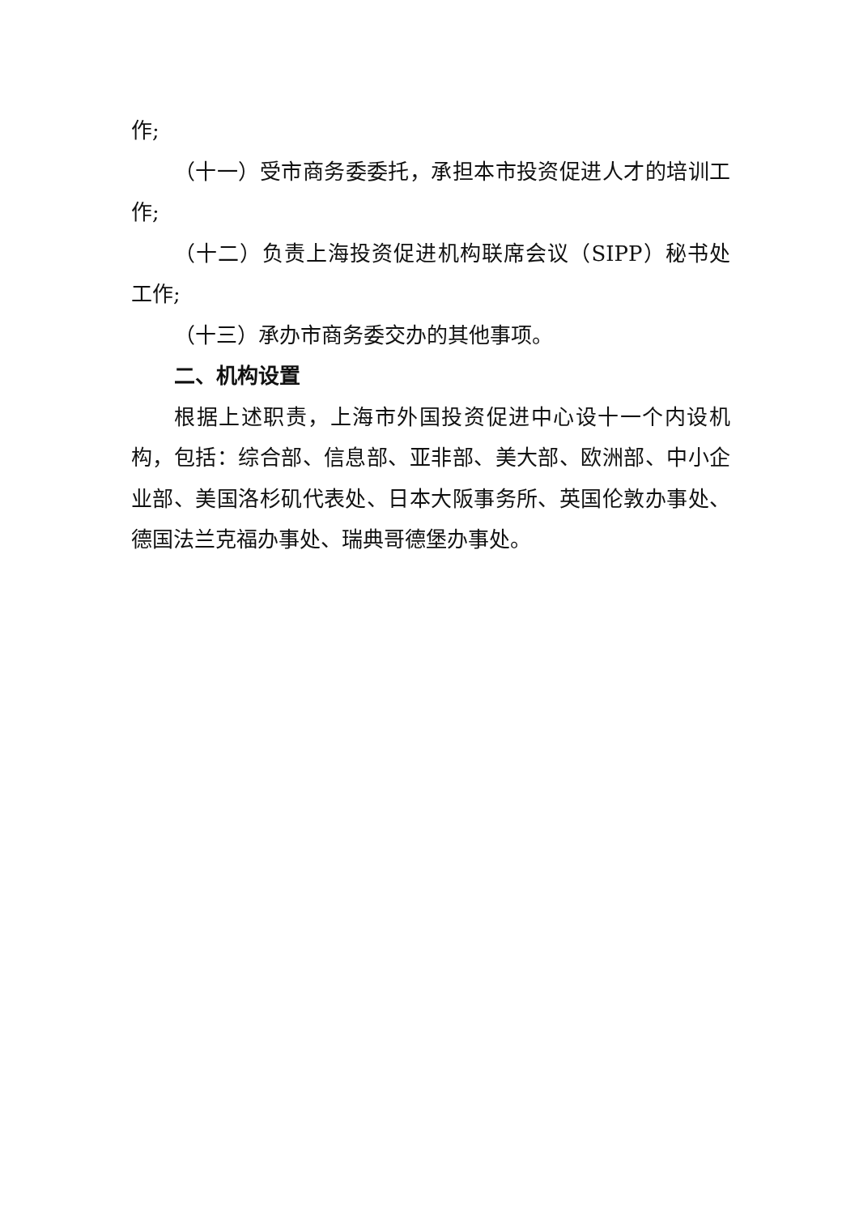作;
（十一）受市商务委委托，承担本市投资促进人才的培训工作;
（十二）负责上海投资促进机构联席会议（SIPP）秘书处工作;
（十三）承办市商务委交办的其他事项。
二、机构设置
根据上述职责，上海市外国投资促进中心设十一个内设机构，包括：综合部、信息部、亚非部、美大部、欧洲部、中小企业部、美国洛杉矶代表处、日本大阪事务所、英国伦敦办事处、德国法兰克福办事处、瑞典哥德堡办事处。